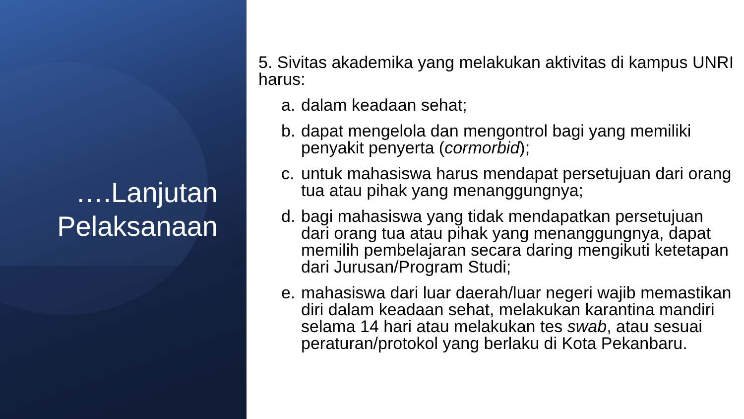….Lanjutan
Pelaksanaan
5. Sivitas akademika yang melakukan aktivitas di kampus UNRI harus:
a. dalam keadaan sehat;
b. dapat mengelola dan mengontrol bagi yang memiliki penyakit penyerta (cormorbid);
c. untuk mahasiswa harus mendapat persetujuan dari orang tua atau pihak yang menanggungnya;
d. bagi mahasiswa yang tidak mendapatkan persetujuan dari orang tua atau pihak yang menanggungnya, dapat memilih pembelajaran secara daring mengikuti ketetapan dari Jurusan/Program Studi;
e. mahasiswa dari luar daerah/luar negeri wajib memastikan diri dalam keadaan sehat, melakukan karantina mandiri selama 14 hari atau melakukan tes swab, atau sesuai peraturan/protokol yang berlaku di Kota Pekanbaru.